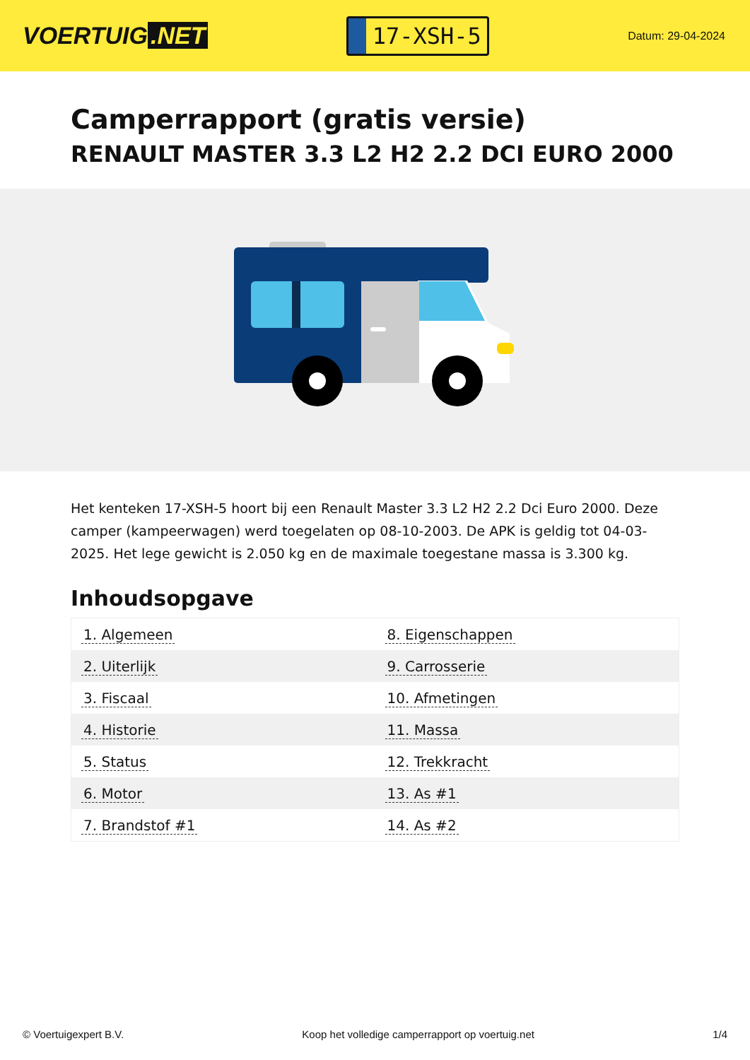VOERTUIG.NET
17-XSH-5
Datum: 29-04-2024
Camperrapport (gratis versie)
RENAULT MASTER 3.3 L2 H2 2.2 DCI EURO 2000
Het kenteken 17-XSH-5 hoort bij een Renault Master 3.3 L2 H2 2.2 Dci Euro 2000. Deze camper (kampeerwagen) werd toegelaten op 08-10-2003. De APK is geldig tot 04-03-2025. Het lege gewicht is 2.050 kg en de maximale toegestane massa is 3.300 kg.
Inhoudsopgave
| 1. Algemeen | 8. Eigenschappen |
| 2. Uiterlijk | 9. Carrosserie |
| 3. Fiscaal | 10. Afmetingen |
| 4. Historie | 11. Massa |
| 5. Status | 12. Trekkracht |
| 6. Motor | 13. As #1 |
| 7. Brandstof #1 | 14. As #2 |
© Voertuigexpert B.V. Koop het volledige camperrapport op voertuig.net 1/4